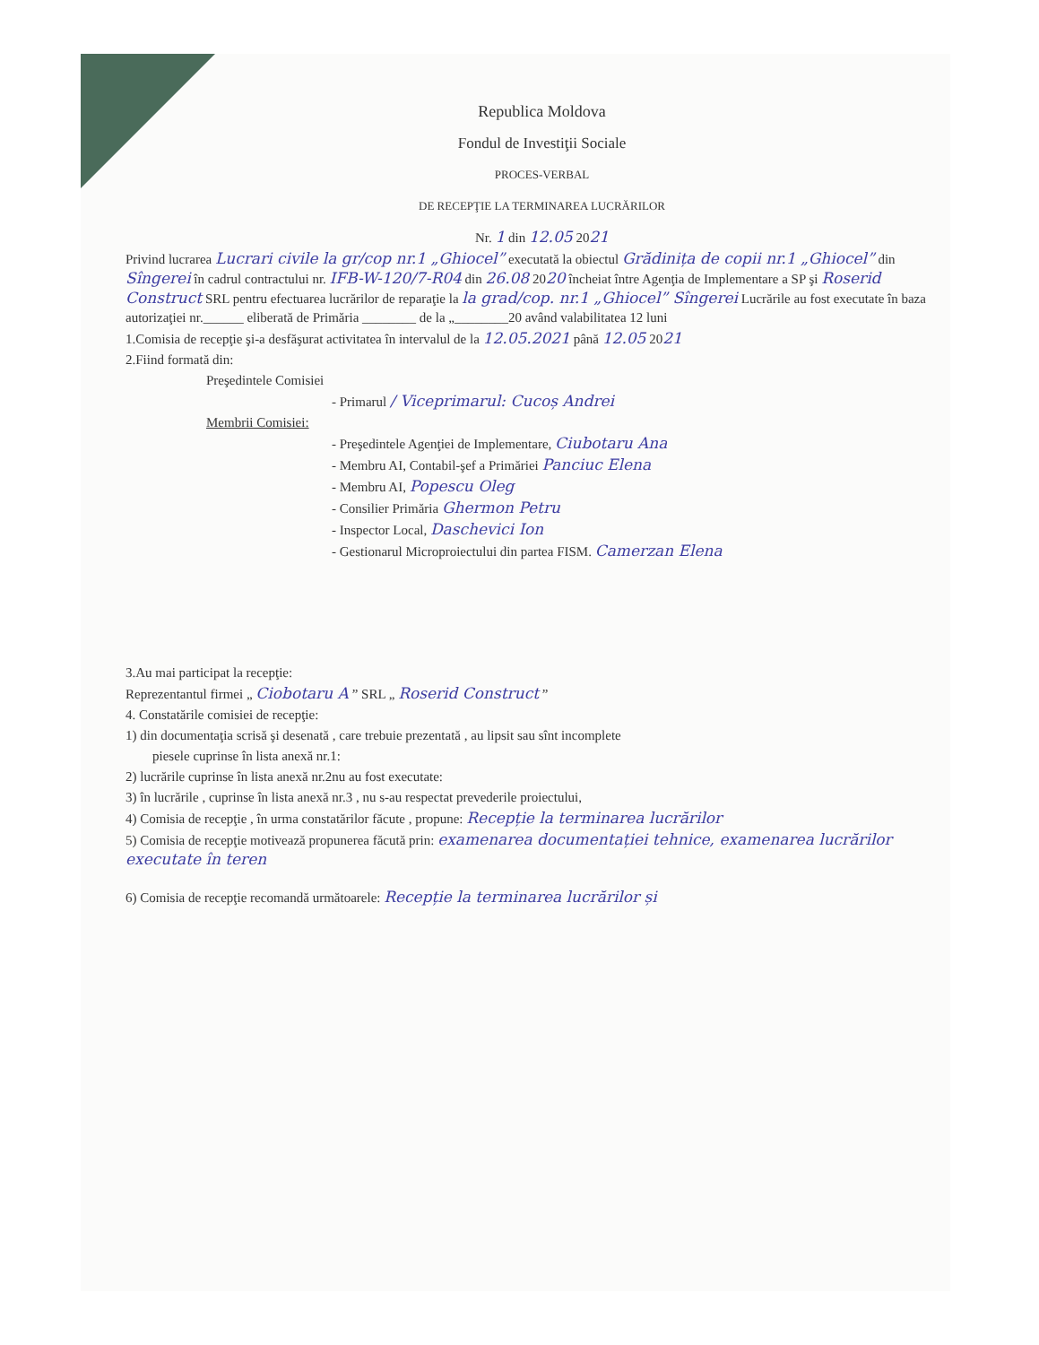Republica Moldova
Fondul de Investiţii Sociale
PROCES-VERBAL
DE RECEPŢIE LA TERMINAREA LUCRĂRILOR
Nr. 1 din 12.05 2021
Privind lucrarea Lucrari civile la gr/cop nr.1 „Ghiocel” executată la obiectul Grădinița de copii nr.1 „Ghiocel” din Sîngerei în cadrul contractului nr. IFB-W-120/7-R04 din 26.08 2020 încheiat între Agenţia de Implementare a SP şi Roserid Construct SRL pentru efectuarea lucrărilor de reparaţie la la grad/cop. nr.1 „Ghiocel” Sîngerei Lucrările au fost executate în baza autorizaţiei nr.______ eliberată de Primăria ________ de la „________20 având valabilitatea 12 luni
1.Comisia de recepţie şi-a desfăşurat activitatea în intervalul de la 12.05.2021 până 12.05 2021
2.Fiind formată din:
Preşedintele Comisiei
- Primarul / Viceprimarul: Cucoș Andrei
Membrii Comisiei:
- Preşedintele Agenţiei de Implementare, Ciubotaru Ana
- Membru AI, Contabil-şef a Primăriei Panciuc Elena
- Membru AI, Popescu Oleg
- Consilier Primăria Ghermon Petru
- Inspector Local, Daschevici Ion
- Gestionarul Microproiectului din partea FISM. Camerzan Elena
3.Au mai participat la recepţie:
Reprezentantul firmei „ Ciobotaru A ” SRL „ Roserid Construct ”
4. Constatările comisiei de recepţie:
1) din documentaţia scrisă şi desenată , care trebuie prezentată , au lipsit sau sînt incomplete
piesele cuprinse în lista anexă nr.1:
2) lucrările cuprinse în lista anexă nr.2nu au fost executate:
3) în lucrările , cuprinse în lista anexă nr.3 , nu s-au respectat prevederile proiectului,
4) Comisia de recepţie , în urma constatărilor făcute , propune: Recepție la terminarea lucrărilor
5) Comisia de recepţie motivează propunerea făcută prin: examenarea documentației tehnice, examenarea lucrărilor executate în teren
6) Comisia de recepţie recomandă următoarele: Recepție la terminarea lucrărilor și